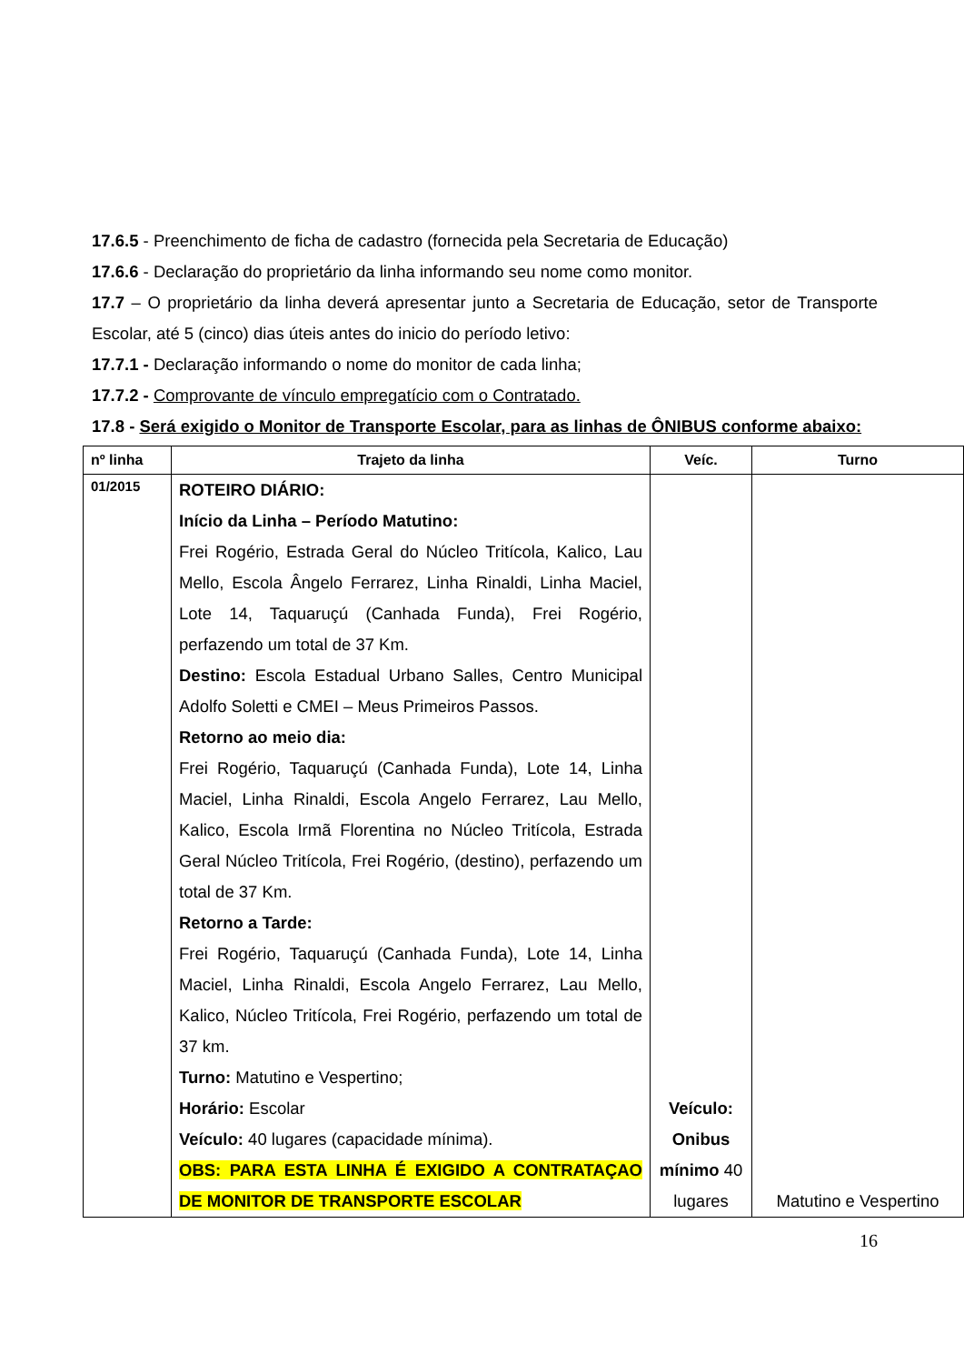17.6.5 - Preenchimento de ficha de cadastro (fornecida pela Secretaria de Educação)
17.6.6 - Declaração do proprietário da linha informando seu nome como monitor.
17.7 – O proprietário da linha deverá apresentar junto a Secretaria de Educação, setor de Transporte Escolar, até 5 (cinco) dias úteis antes do inicio do período letivo:
17.7.1 - Declaração informando o nome do monitor de cada linha;
17.7.2 - Comprovante de vínculo empregatício com o Contratado.
17.8 - Será exigido o Monitor de Transporte Escolar, para as linhas de ÔNIBUS conforme abaixo:
| nº linha | Trajeto da linha | Veíc. | Turno |
| --- | --- | --- | --- |
| 01/2015 | ROTEIRO DIÁRIO: Início da Linha – Período Matutino: Frei Rogério, Estrada Geral do Núcleo Tritícola, Kalico, Lau Mello, Escola Ângelo Ferrarez, Linha Rinaldi, Linha Maciel, Lote 14, Taquaruçú (Canhada Funda), Frei Rogério, perfazendo um total de 37 Km. Destino: Escola Estadual Urbano Salles, Centro Municipal Adolfo Soletti e CMEI – Meus Primeiros Passos. Retorno ao meio dia: Frei Rogério, Taquaruçú (Canhada Funda), Lote 14, Linha Maciel, Linha Rinaldi, Escola Angelo Ferrarez, Lau Mello, Kalico, Escola Irmã Florentina no Núcleo Tritícola, Estrada Geral Núcleo Tritícola, Frei Rogério, (destino), perfazendo um total de 37 Km. Retorno a Tarde: Frei Rogério, Taquaruçú (Canhada Funda), Lote 14, Linha Maciel, Linha Rinaldi, Escola Angelo Ferrarez, Lau Mello, Kalico, Núcleo Tritícola, Frei Rogério, perfazendo um total de 37 km. Turno: Matutino e Vespertino; Horário: Escolar Veículo: 40 lugares (capacidade mínima). OBS: PARA ESTA LINHA É EXIGIDO A CONTRATAÇAO DE MONITOR DE TRANSPORTE ESCOLAR | Veículo: Onibus mínimo 40 lugares | Matutino e Vespertino |
16